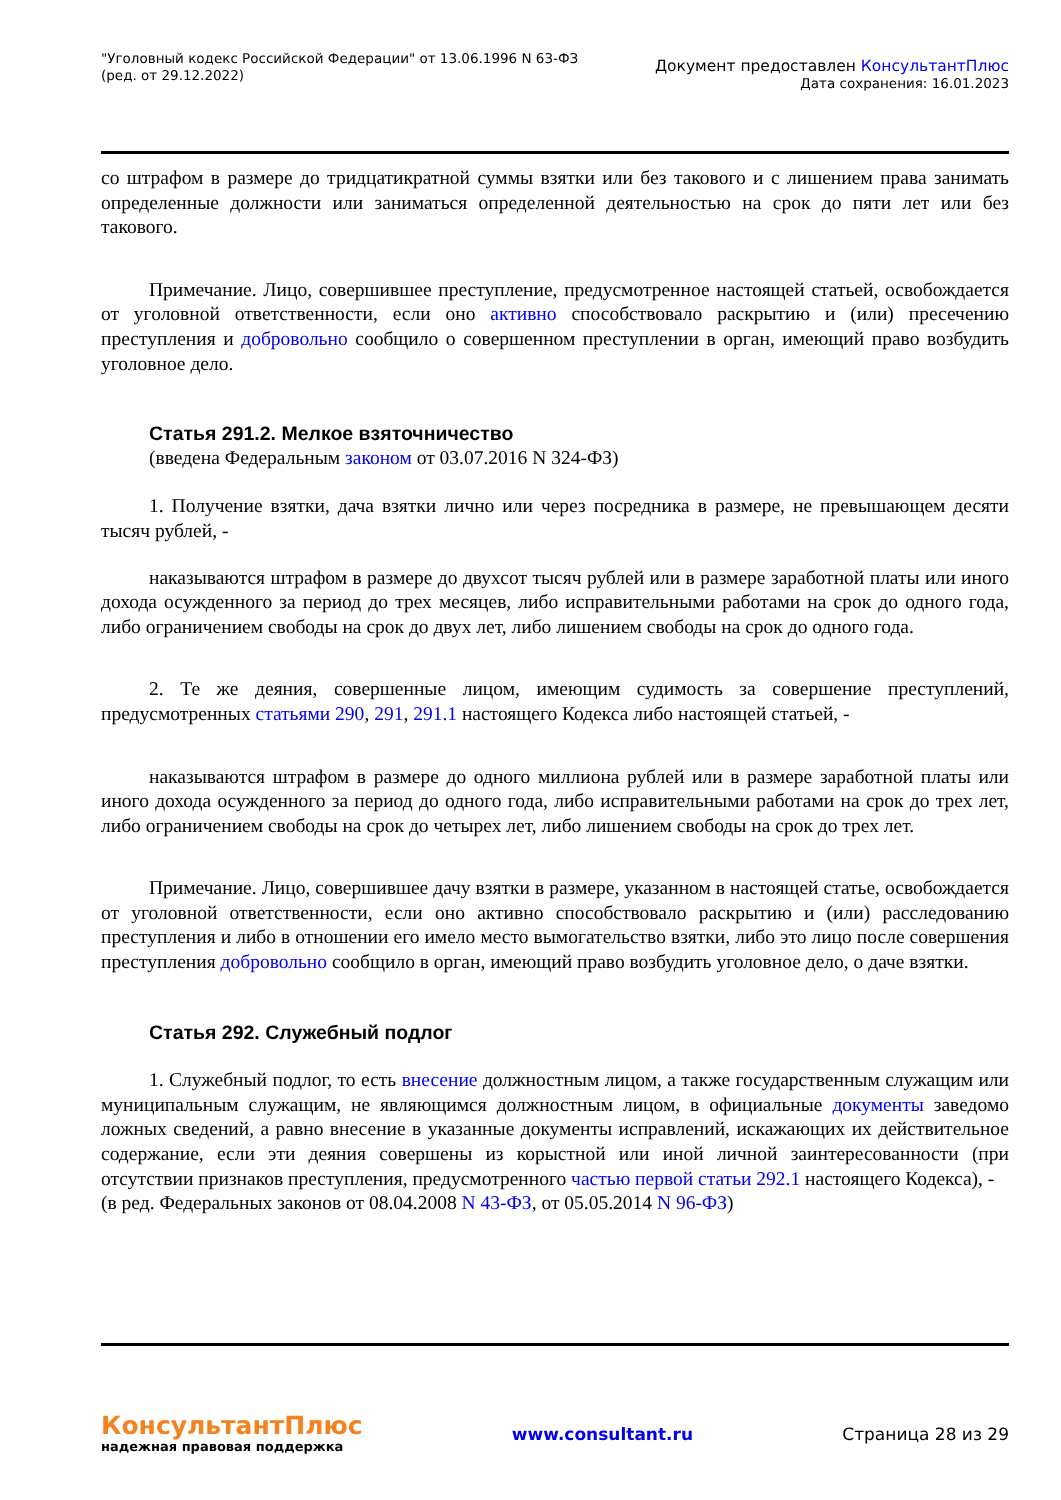"Уголовный кодекс Российской Федерации" от 13.06.1996 N 63-ФЗ
(ред. от 29.12.2022)
Документ предоставлен КонсультантПлюс
Дата сохранения: 16.01.2023
со штрафом в размере до тридцатикратной суммы взятки или без такового и с лишением права занимать определенные должности или заниматься определенной деятельностью на срок до пяти лет или без такового.
Примечание. Лицо, совершившее преступление, предусмотренное настоящей статьей, освобождается от уголовной ответственности, если оно активно способствовало раскрытию и (или) пресечению преступления и добровольно сообщило о совершенном преступлении в орган, имеющий право возбудить уголовное дело.
Статья 291.2. Мелкое взяточничество
(введена Федеральным законом от 03.07.2016 N 324-ФЗ)
1. Получение взятки, дача взятки лично или через посредника в размере, не превышающем десяти тысяч рублей, -
наказываются штрафом в размере до двухсот тысяч рублей или в размере заработной платы или иного дохода осужденного за период до трех месяцев, либо исправительными работами на срок до одного года, либо ограничением свободы на срок до двух лет, либо лишением свободы на срок до одного года.
2. Те же деяния, совершенные лицом, имеющим судимость за совершение преступлений, предусмотренных статьями 290, 291, 291.1 настоящего Кодекса либо настоящей статьей, -
наказываются штрафом в размере до одного миллиона рублей или в размере заработной платы или иного дохода осужденного за период до одного года, либо исправительными работами на срок до трех лет, либо ограничением свободы на срок до четырех лет, либо лишением свободы на срок до трех лет.
Примечание. Лицо, совершившее дачу взятки в размере, указанном в настоящей статье, освобождается от уголовной ответственности, если оно активно способствовало раскрытию и (или) расследованию преступления и либо в отношении его имело место вымогательство взятки, либо это лицо после совершения преступления добровольно сообщило в орган, имеющий право возбудить уголовное дело, о даче взятки.
Статья 292. Служебный подлог
1. Служебный подлог, то есть внесение должностным лицом, а также государственным служащим или муниципальным служащим, не являющимся должностным лицом, в официальные документы заведомо ложных сведений, а равно внесение в указанные документы исправлений, искажающих их действительное содержание, если эти деяния совершены из корыстной или иной личной заинтересованности (при отсутствии признаков преступления, предусмотренного частью первой статьи 292.1 настоящего Кодекса), -
(в ред. Федеральных законов от 08.04.2008 N 43-ФЗ, от 05.05.2014 N 96-ФЗ)
КонсультантПлюс
надежная правовая поддержка
www.consultant.ru Страница 28 из 29